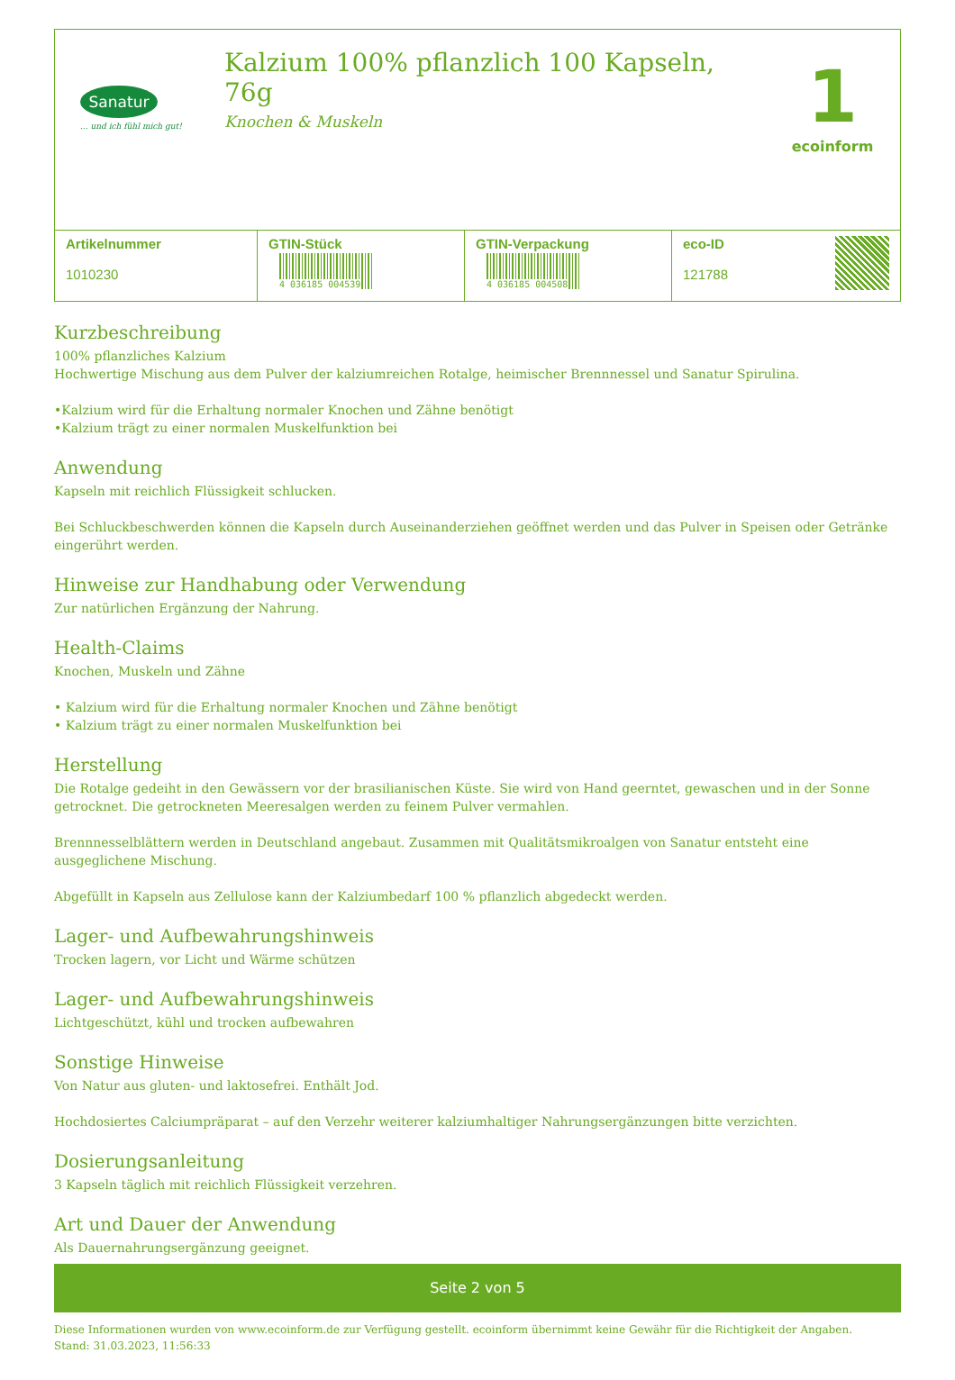Sanatur
... und ich fühl mich gut!
Kalzium 100% pflanzlich 100 Kapseln, 76g
Knochen & Muskeln
1
ecoinform
| Artikelnummer 1010230 | GTIN-Stück 4 036185 004539 | GTIN-Verpackung 4 036185 004508 | eco-ID 121788 |
Kurzbeschreibung
100% pflanzliches Kalzium
Hochwertige Mischung aus dem Pulver der kalziumreichen Rotalge, heimischer Brennnessel und Sanatur Spirulina.
•Kalzium wird für die Erhaltung normaler Knochen und Zähne benötigt
•Kalzium trägt zu einer normalen Muskelfunktion bei
Anwendung
Kapseln mit reichlich Flüssigkeit schlucken.
Bei Schluckbeschwerden können die Kapseln durch Auseinanderziehen geöffnet werden und das Pulver in Speisen oder Getränke eingerührt werden.
Hinweise zur Handhabung oder Verwendung
Zur natürlichen Ergänzung der Nahrung.
Health-Claims
Knochen, Muskeln und Zähne
• Kalzium wird für die Erhaltung normaler Knochen und Zähne benötigt
• Kalzium trägt zu einer normalen Muskelfunktion bei
Herstellung
Die Rotalge gedeiht in den Gewässern vor der brasilianischen Küste. Sie wird von Hand geerntet, gewaschen und in der Sonne getrocknet. Die getrockneten Meeresalgen werden zu feinem Pulver vermahlen.
Brennnesselblättern werden in Deutschland angebaut. Zusammen mit Qualitätsmikroalgen von Sanatur entsteht eine ausgeglichene Mischung.
Abgefüllt in Kapseln aus Zellulose kann der Kalziumbedarf 100 % pflanzlich abgedeckt werden.
Lager- und Aufbewahrungshinweis
Trocken lagern, vor Licht und Wärme schützen
Lager- und Aufbewahrungshinweis
Lichtgeschützt, kühl und trocken aufbewahren
Sonstige Hinweise
Von Natur aus gluten- und laktosefrei. Enthält Jod.
Hochdosiertes Calciumpräparat – auf den Verzehr weiterer kalziumhaltiger Nahrungsergänzungen bitte verzichten.
Dosierungsanleitung
3 Kapseln täglich mit reichlich Flüssigkeit verzehren.
Art und Dauer der Anwendung
Als Dauernahrungsergänzung geeignet.
Seite 2 von 5
Diese Informationen wurden von www.ecoinform.de zur Verfügung gestellt. ecoinform übernimmt keine Gewähr für die Richtigkeit der Angaben.
Stand: 31.03.2023, 11:56:33